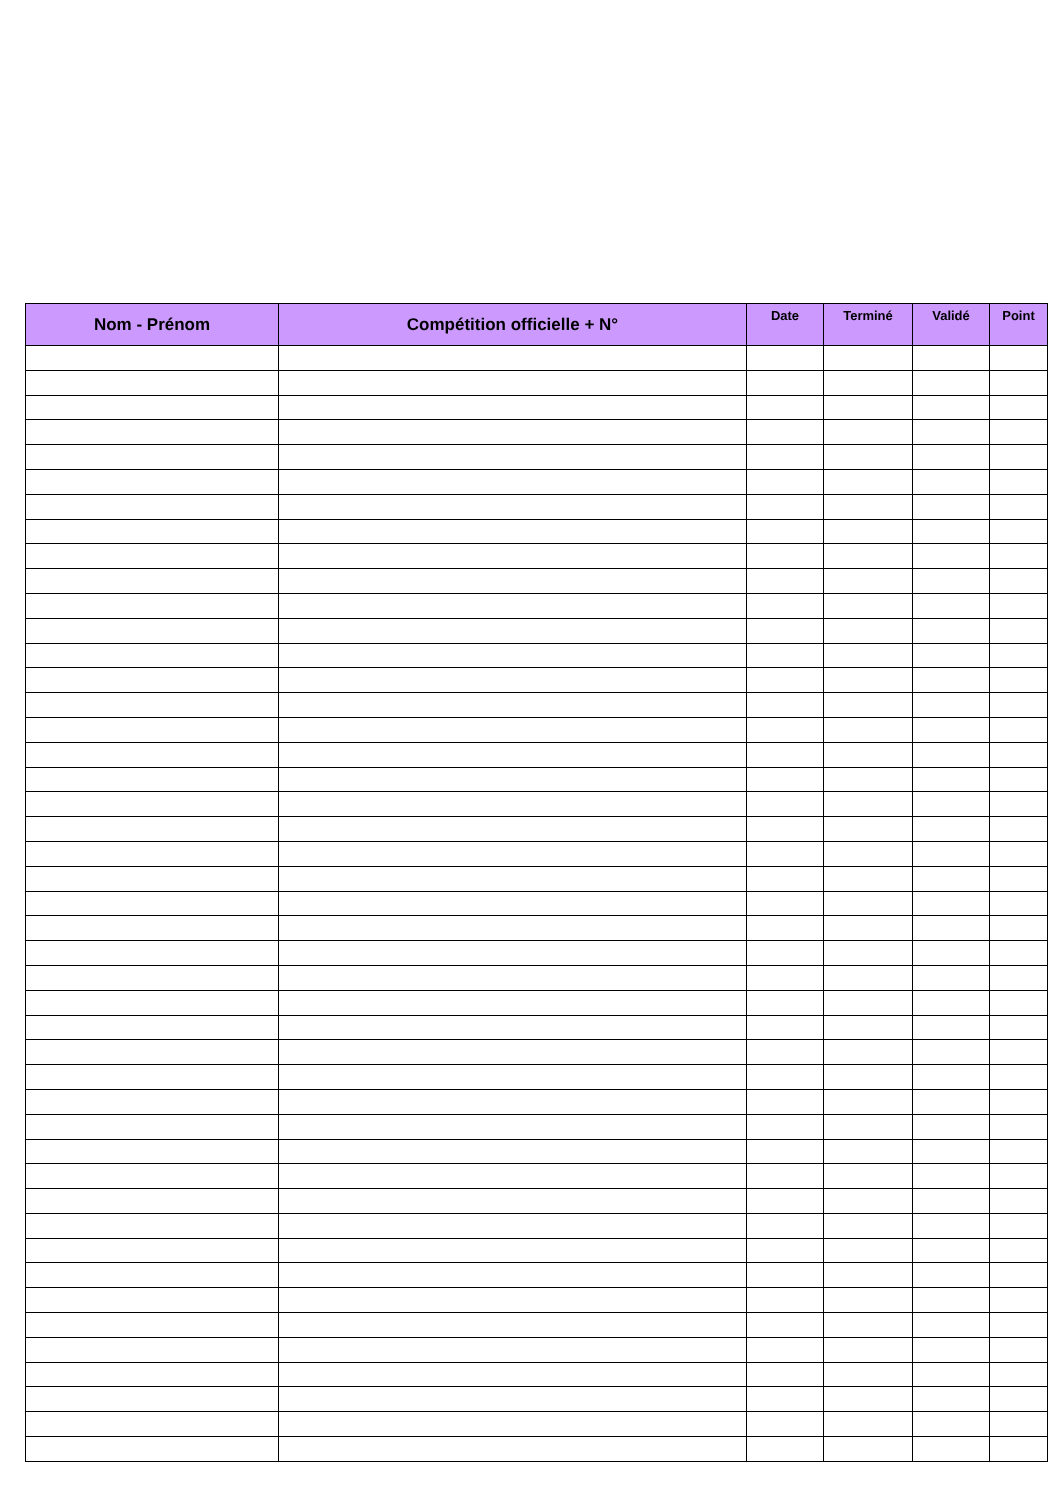| Nom - Prénom | Compétition officielle + N° | Date | Terminé | Validé | Point |
| --- | --- | --- | --- | --- | --- |